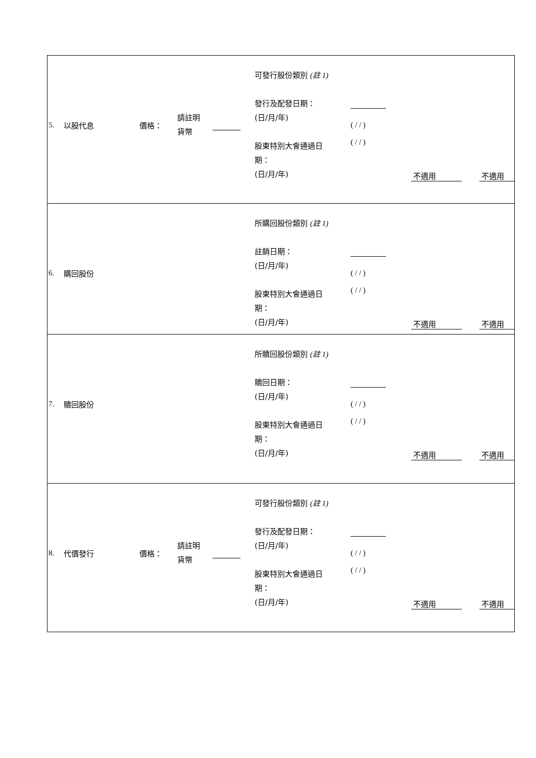| 5. 以股代息 價格： 請註明 貨幣 可發行股份類別 (註 1) 發行及配發日期： (日/月/年) 股東特別大會通過日 期： (日/月/年) ( / / ) ( / / ) 不適用 不適用 |
| 6. 購回股份 所購回股份類別 (註 1) 註銷日期： (日/月/年) 股東特別大會通過日 期： (日/月/年) ( / / ) ( / / ) 不適用 不適用 |
| 7. 贖回股份 所贖回股份類別 (註 1) 贖回日期： (日/月/年) 股東特別大會通過日 期： (日/月/年) ( / / ) ( / / ) 不適用 不適用 |
| 8. 代價發行 價格： 請註明 貨幣 可發行股份類別 (註 1) 發行及配發日期： (日/月/年) 股東特別大會通過日 期： (日/月/年) ( / / ) ( / / ) 不適用 不適用 |